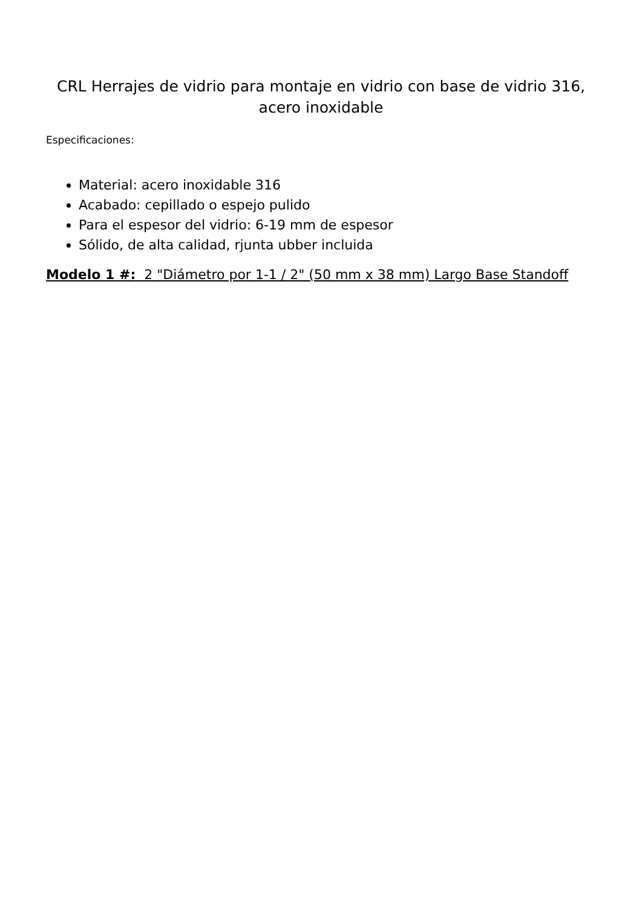CRL Herrajes de vidrio para montaje en vidrio con base de vidrio 316, acero inoxidable
Especificaciones:
Material: acero inoxidable 316
Acabado: cepillado o espejo pulido
Para el espesor del vidrio: 6-19 mm de espesor
Sólido, de alta calidad, rjunta ubber incluida
Modelo 1 #: 2 "Diámetro por 1-1 / 2" (50 mm x 38 mm) Largo Base Standoff